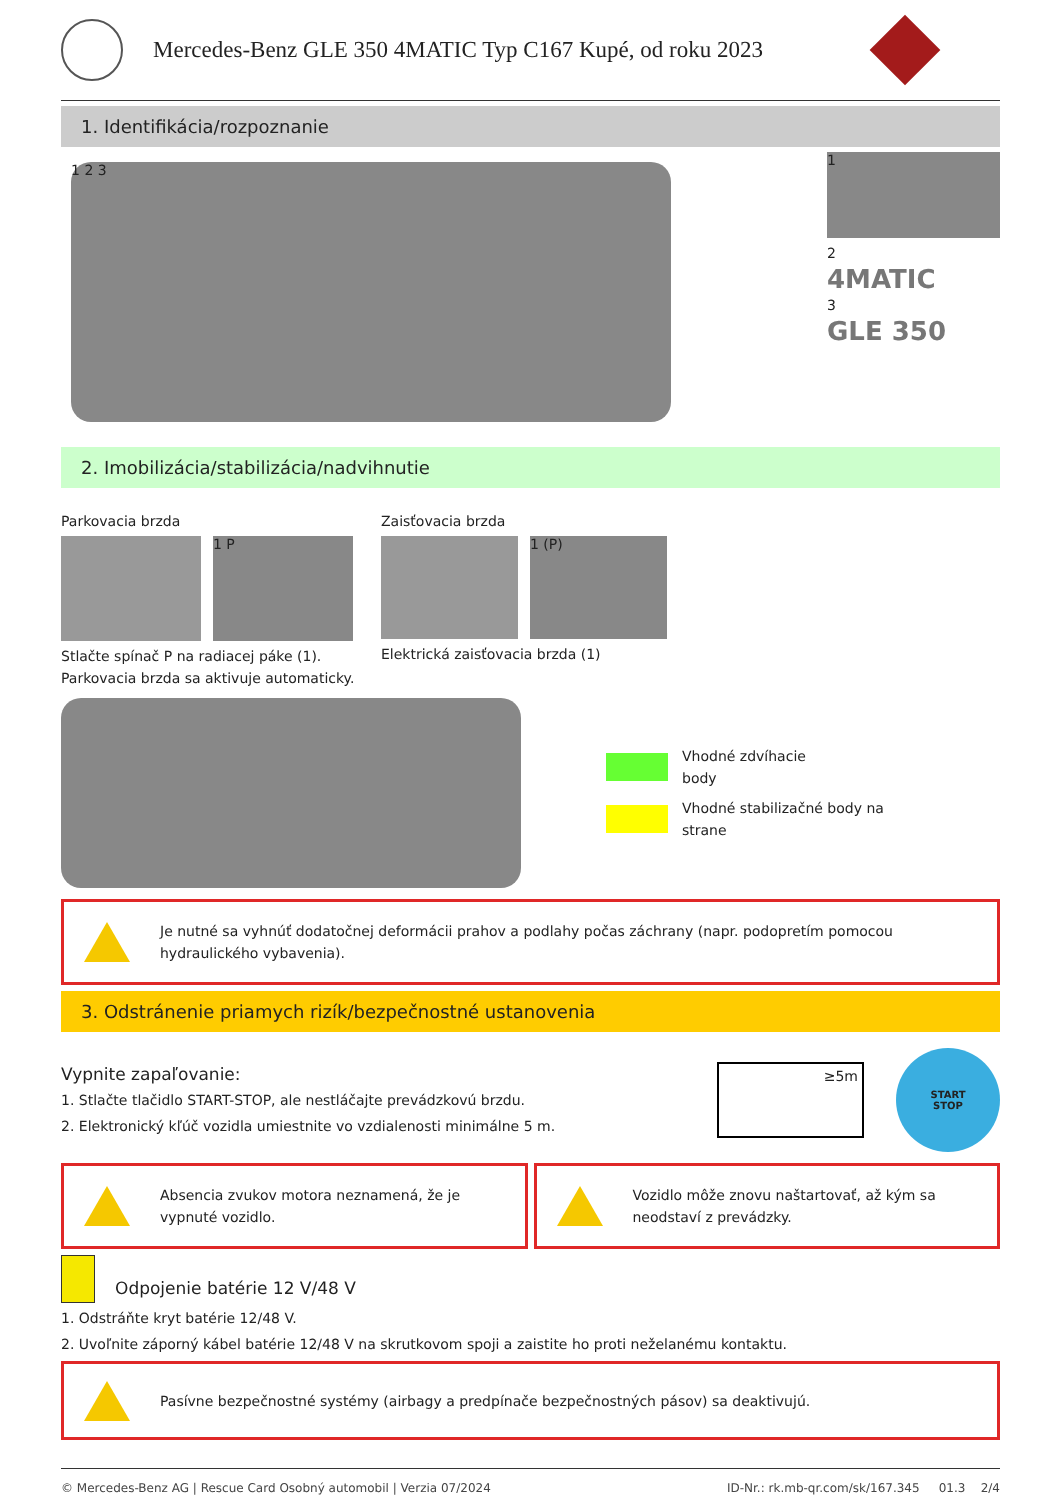Mercedes-Benz GLE 350 4MATIC Typ C167 Kupé, od roku 2023
1. Identifikácia/rozpoznanie
1 2 3
1
2
4MATIC
3
GLE 350
2. Imobilizácia/stabilizácia/nadvihnutie
Parkovacia brzda
1 P
Stlačte spínač P na radiacej páke (1). Parkovacia brzda sa aktivuje automaticky.
Zaisťovacia brzda
1 (P)
Elektrická zaisťovacia brzda (1)
Vhodné zdvíhacie
body
Vhodné stabilizačné body na
strane
Je nutné sa vyhnúť dodatočnej deformácii prahov a podlahy počas záchrany (napr. podopretím pomocou hydraulického vybavenia).
3. Odstránenie priamych rizík/bezpečnostné ustanovenia
Vypnite zapaľovanie:
1. Stlačte tlačidlo START-STOP, ale nestláčajte prevádzkovú brzdu.
2. Elektronický kľúč vozidla umiestnite vo vzdialenosti minimálne 5 m.
≥5m
START
STOP
Absencia zvukov motora neznamená, že je vypnuté vozidlo.
Vozidlo môže znovu naštartovať, až kým sa neodstaví z prevádzky.
Odpojenie batérie 12 V/48 V
1. Odstráňte kryt batérie 12/48 V.
2. Uvoľnite záporný kábel batérie 12/48 V na skrutkovom spoji a zaistite ho proti neželanému kontaktu.
Pasívne bezpečnostné systémy (airbagy a predpínače bezpečnostných pásov) sa deaktivujú.
© Mercedes-Benz AG | Rescue Card Osobný automobil | Verzia 07/2024 ID-Nr.: rk.mb-qr.com/sk/167.345 01.3 2/4